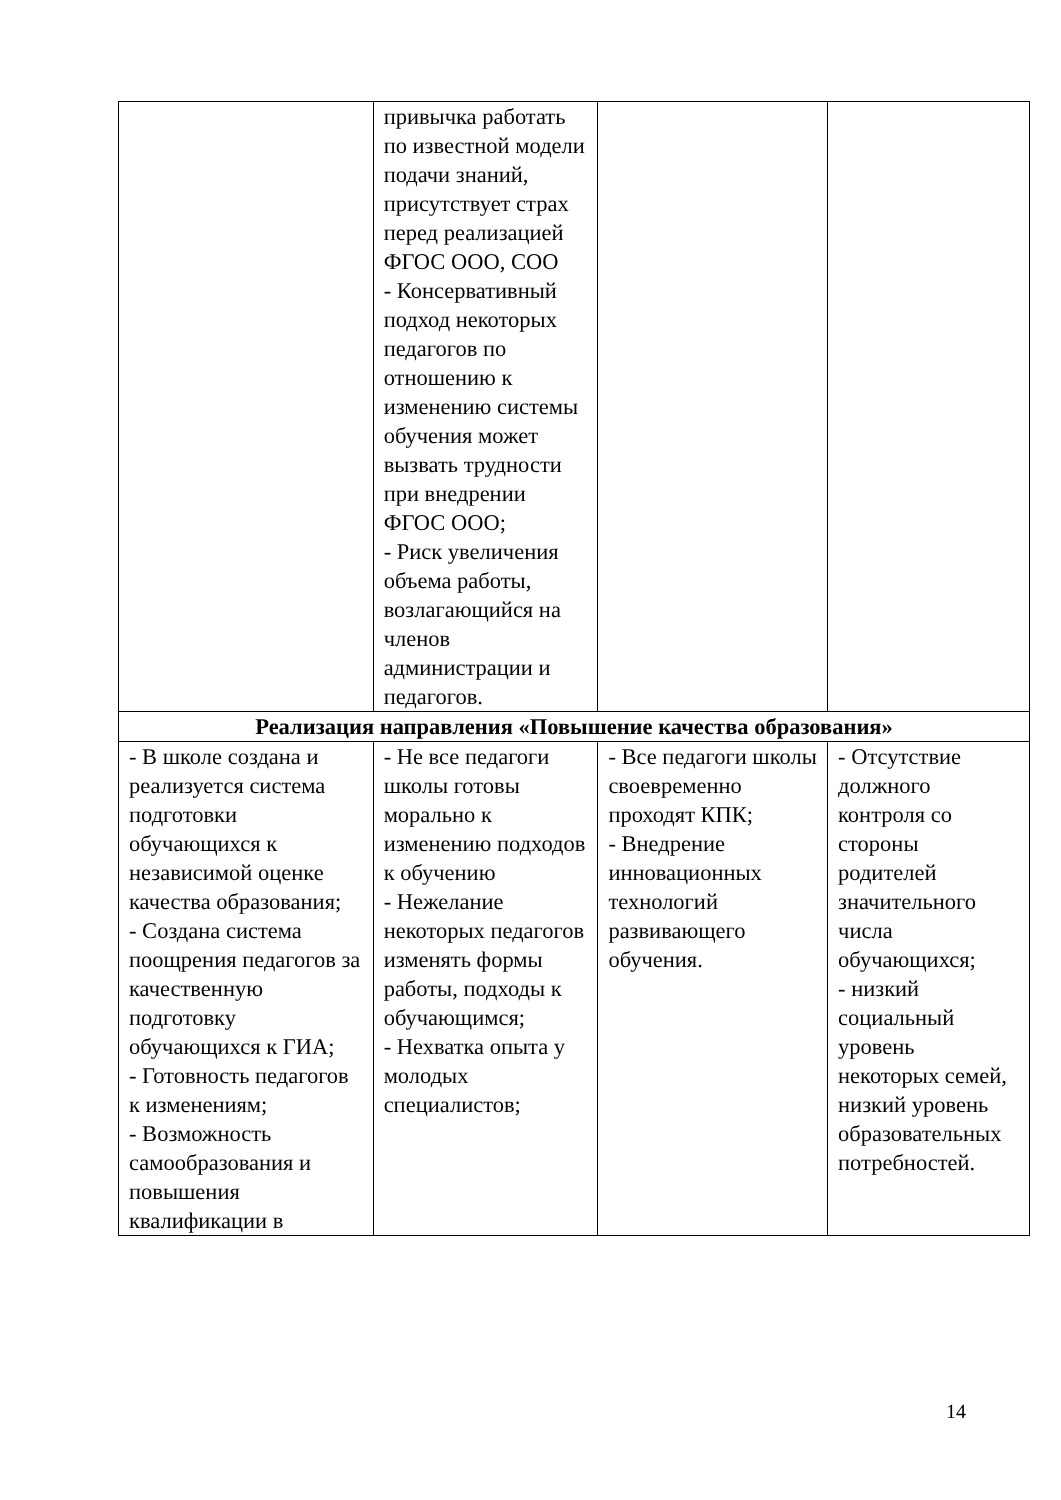| | привычка работать по известной модели подачи знаний, присутствует страх перед реализацией ФГОС ООО, СОО - Консервативный подход некоторых педагогов по отношению к изменению системы обучения может вызвать трудности при внедрении ФГОС ООО; - Риск увеличения объема работы, возлагающийся на членов администрации и педагогов. | | |
| Реализация направления «Повышение качества образования» | | | |
| - В школе создана и реализуется система подготовки обучающихся к независимой оценке качества образования; - Создана система поощрения педагогов за качественную подготовку обучающихся к ГИА; - Готовность педагогов к изменениям; - Возможность самообразования и повышения квалификации в | - Не все педагоги школы готовы морально к изменению подходов к обучению - Нежелание некоторых педагогов изменять формы работы, подходы к обучающимся; - Нехватка опыта у молодых специалистов; | - Все педагоги школы своевременно проходят КПК; - Внедрение инновационных технологий развивающего обучения. | - Отсутствие должного контроля со стороны родителей значительного числа обучающихся; - низкий социальный уровень некоторых семей, низкий уровень образовательных потребностей. |
14